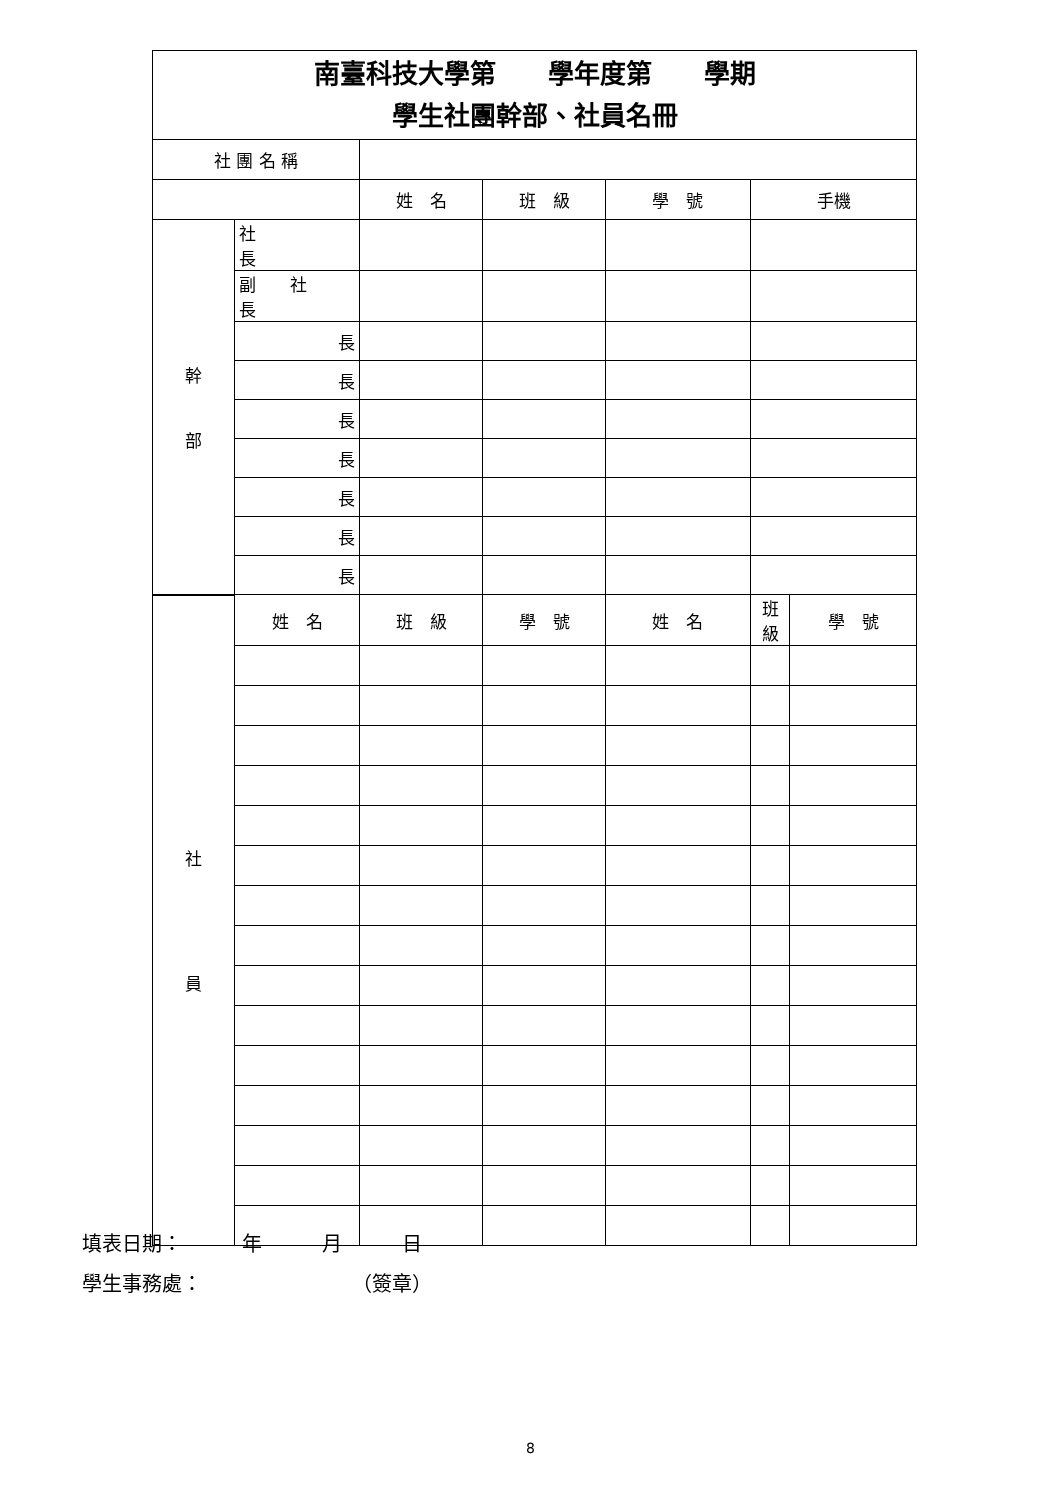| 南臺科技大學第 學年度第 學期 學生社團幹部、社員名冊 | | | | | | |
| 社 團 名 稱 | | | | | | |
| | | 姓 名 | 班 級 | 學 號 | 手機 | |
| 幹 部 | 社 長 | | | | | |
| | 副 社 長 | | | | | |
| | 長 | | | | | |
| | 長 | | | | | |
| | 長 | | | | | |
| | 長 | | | | | |
| | 長 | | | | | |
| | 長 | | | | | |
| | 長 | | | | | |
| 社 員 | 姓 名 | 班 級 | 學 號 | 姓 名 | 班 級 | 學 號 |
填表日期：　　　年　　　月　　　日
學生事務處：　　　　　　　　（簽章）
8